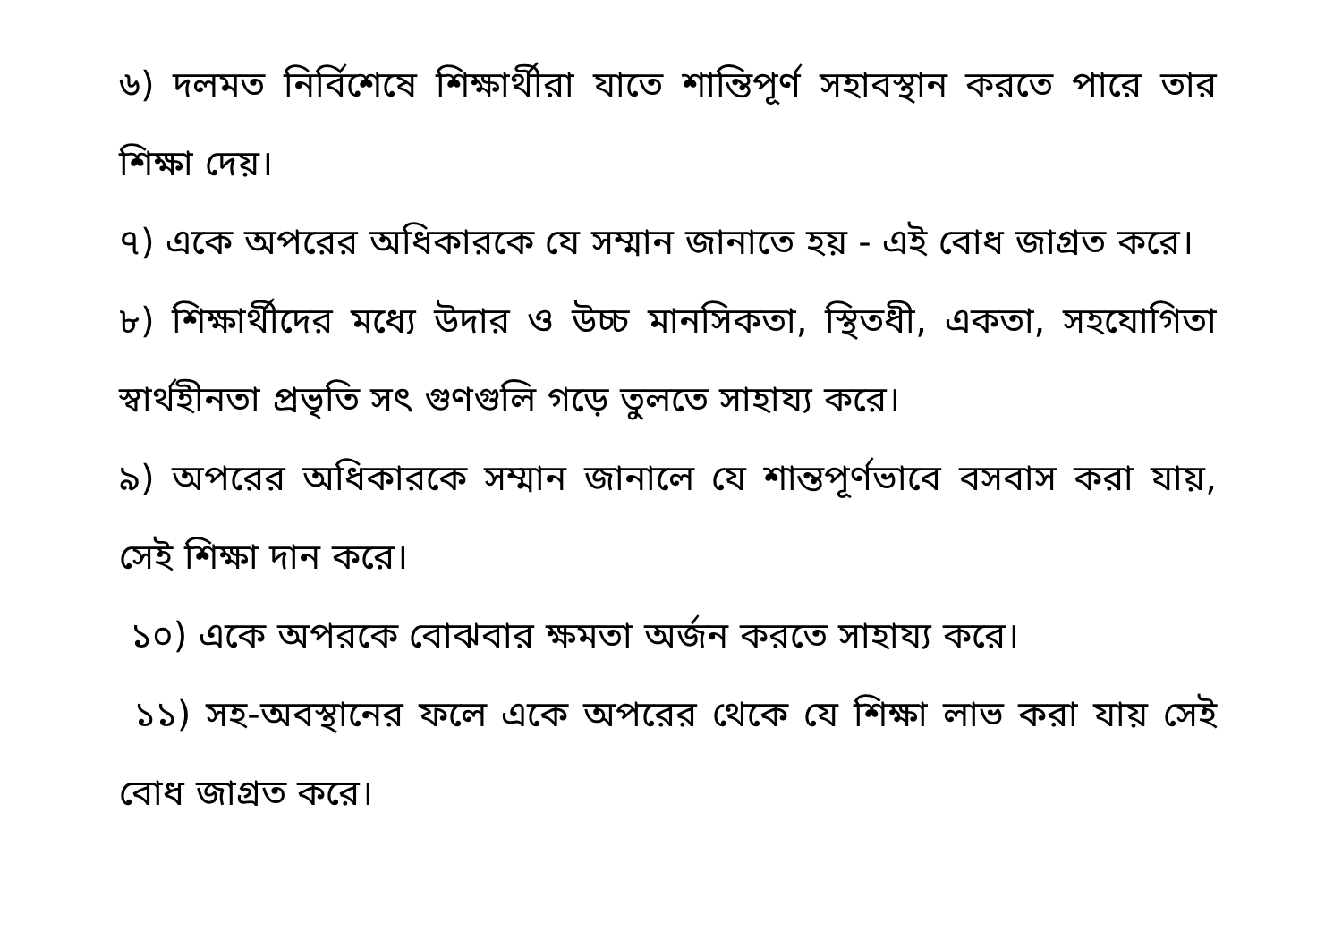৬) দলমত নির্বিশেষে শিক্ষার্থীরা যাতে শান্তিপূর্ণ সহাবস্থান করতে পারে তার শিক্ষা দেয়।
৭) একে অপরের অধিকারকে যে সম্মান জানাতে হয় - এই বোধ জাগ্রত করে।
৮) শিক্ষার্থীদের মধ্যে উদার ও উচ্চ মানসিকতা, স্থিতধী, একতা, সহযোগিতা স্বার্থহীনতা প্রভৃতি সৎ গুণগুলি গড়ে তুলতে সাহায্য করে।
৯) অপরের অধিকারকে সম্মান জানালে যে শান্তপূর্ণভাবে বসবাস করা যায়, সেই শিক্ষা দান করে।
১০) একে অপরকে বোঝবার ক্ষমতা অর্জন করতে সাহায্য করে।
১১) সহ-অবস্থানের ফলে একে অপরের থেকে যে শিক্ষা লাভ করা যায় সেই বোধ জাগ্রত করে।